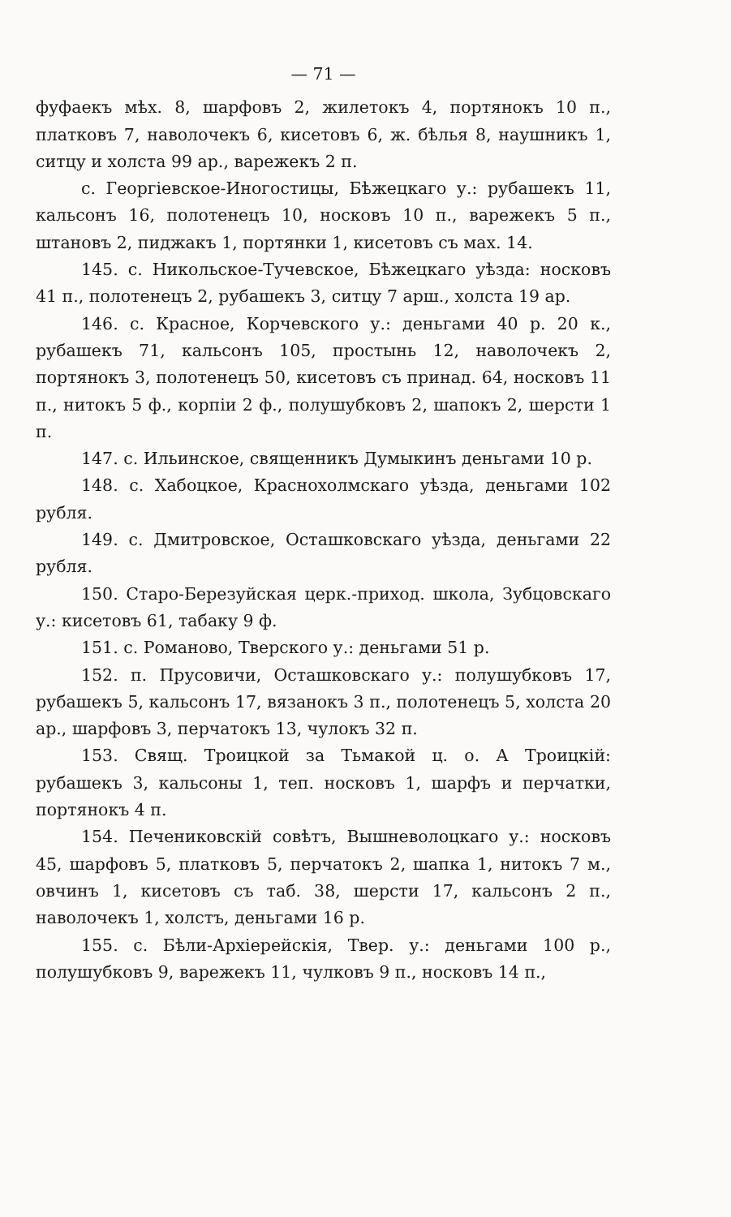— 71 —
фуфаекъ мѣх. 8, шарфовъ 2, жилетокъ 4, портянокъ 10 п., платковъ 7, наволочекъ 6, кисетовъ 6, ж. бѣлья 8, наушникъ 1, ситцу и холста 99 ар., варежекъ 2 п.
с. Георгіевское-Иногостицы, Бѣжецкаго у.: рубашекъ 11, кальсонъ 16, полотенецъ 10, носковъ 10 п., варежекъ 5 п., штановъ 2, пиджакъ 1, портянки 1, кисетовъ съ мах. 14.
145. с. Никольское-Тучевское, Бѣжецкаго уѣзда: носковъ 41 п., полотенецъ 2, рубашекъ 3, ситцу 7 арш., холста 19 ар.
146. с. Красное, Корчевского у.: деньгами 40 р. 20 к., рубашекъ 71, кальсонъ 105, простынь 12, наволочекъ 2, портянокъ 3, полотенецъ 50, кисетовъ съ принад. 64, носковъ 11 п., нитокъ 5 ф., корпіи 2 ф., полушубковъ 2, шапокъ 2, шерсти 1 п.
147. с. Ильинское, священникъ Думыкинъ деньгами 10 р.
148. с. Хабоцкое, Краснохолмскаго уѣзда, деньгами 102 рубля.
149. с. Дмитровское, Осташковскаго уѣзда, деньгами 22 рубля.
150. Старо-Березуйская церк.-приход. школа, Зубцовскаго у.: кисетовъ 61, табаку 9 ф.
151. с. Романово, Тверского у.: деньгами 51 р.
152. п. Прусовичи, Осташковскаго у.: полушубковъ 17, рубашекъ 5, кальсонъ 17, вязанокъ 3 п., полотенецъ 5, холста 20 ар., шарфовъ 3, перчатокъ 13, чулокъ 32 п.
153. Свящ. Троицкой за Тьмакой ц. о. А Троицкій: рубашекъ 3, кальсоны 1, теп. носковъ 1, шарфъ и перчатки, портянокъ 4 п.
154. Печениковскій совѣтъ, Вышневолоцкаго у.: носковъ 45, шарфовъ 5, платковъ 5, перчатокъ 2, шапка 1, нитокъ 7 м., овчинъ 1, кисетовъ съ таб. 38, шерсти 17, кальсонъ 2 п., наволочекъ 1, холстъ, деньгами 16 р.
155. с. Бѣли-Архіерейскія, Твер. у.: деньгами 100 р., полушубковъ 9, варежекъ 11, чулковъ 9 п., носковъ 14 п.,